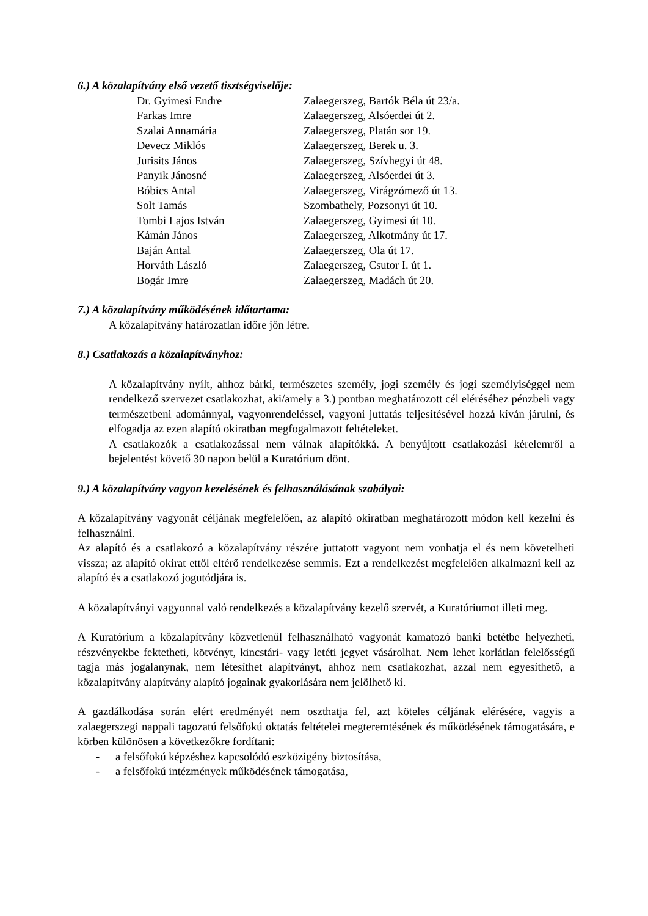6.) A közalapítvány első vezető tisztségviselője:
| Dr. Gyimesi Endre | Zalaegerszeg, Bartók Béla út 23/a. |
| Farkas Imre | Zalaegerszeg, Alsóerdei út 2. |
| Szalai Annamária | Zalaegerszeg, Platán sor 19. |
| Devecz Miklós | Zalaegerszeg, Berek u. 3. |
| Jurisits János | Zalaegerszeg, Szívhegyi út 48. |
| Panyik Jánosné | Zalaegerszeg, Alsóerdei út 3. |
| Bóbics Antal | Zalaegerszeg, Virágzómező út 13. |
| Solt Tamás | Szombathely, Pozsonyi út 10. |
| Tombi Lajos István | Zalaegerszeg, Gyimesi út 10. |
| Kámán János | Zalaegerszeg, Alkotmány út 17. |
| Baján Antal | Zalaegerszeg, Ola út 17. |
| Horváth László | Zalaegerszeg, Csutor I. út 1. |
| Bogár Imre | Zalaegerszeg, Madách út 20. |
7.) A közalapítvány működésének időtartama:
A közalapítvány határozatlan időre jön létre.
8.) Csatlakozás a közalapítványhoz:
A közalapítvány nyílt, ahhoz bárki, természetes személy, jogi személy és jogi személyiséggel nem rendelkező szervezet csatlakozhat, aki/amely a 3.) pontban meghatározott cél eléréséhez pénzbeli vagy természetbeni adománnyal, vagyonrendeléssel, vagyoni juttatás teljesítésével hozzá kíván járulni, és elfogadja az ezen alapító okiratban megfogalmazott feltételeket.
A csatlakozók a csatlakozással nem válnak alapítókká. A benyújtott csatlakozási kérelemről a bejelentést követő 30 napon belül a Kuratórium dönt.
9.) A közalapítvány vagyon kezelésének és felhasználásának szabályai:
A közalapítvány vagyonát céljának megfelelően, az alapító okiratban meghatározott módon kell kezelni és felhasználni.
Az alapító és a csatlakozó a közalapítvány részére juttatott vagyont nem vonhatja el és nem követelheti vissza; az alapító okirat ettől eltérő rendelkezése semmis. Ezt a rendelkezést megfelelően alkalmazni kell az alapító és a csatlakozó jogutódjára is.
A közalapítványi vagyonnal való rendelkezés a közalapítvány kezelő szervét, a Kuratóriumot illeti meg.
A Kuratórium a közalapítvány közvetlenül felhasználható vagyonát kamatozó banki betétbe helyezheti, részvényekbe fektetheti, kötvényt, kincstári- vagy letéti jegyet vásárolhat. Nem lehet korlátlan felelősségű tagja más jogalanynak, nem létesíthet alapítványt, ahhoz nem csatlakozhat, azzal nem egyesíthető, a közalapítvány alapítvány alapító jogainak gyakorlására nem jelölhető ki.
A gazdálkodása során elért eredményét nem oszthatja fel, azt köteles céljának elérésére, vagyis a zalaegerszegi nappali tagozatú felsőfokú oktatás feltételei megteremtésének és működésének támogatására, e körben különösen a következőkre fordítani:
- a felsőfokú képzéshez kapcsolódó eszközigény biztosítása,
- a felsőfokú intézmények működésének támogatása,